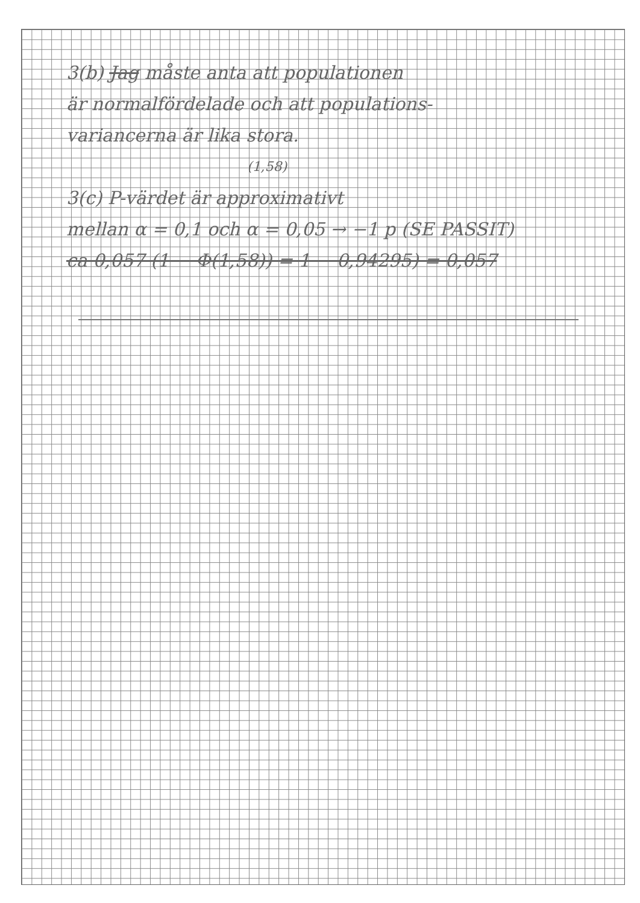3(b) Jag måste anta att populationen
är normalfördelade och att populations-
variancerna är lika stora.
(1,58)
3(c) P-värdet är approximativt
mellan α = 0,1 och α = 0,05 → −1 p (SE PASSIT)
ca 0,057 (1 − Φ(1,58)) = 1 − 0,94295) = 0,057